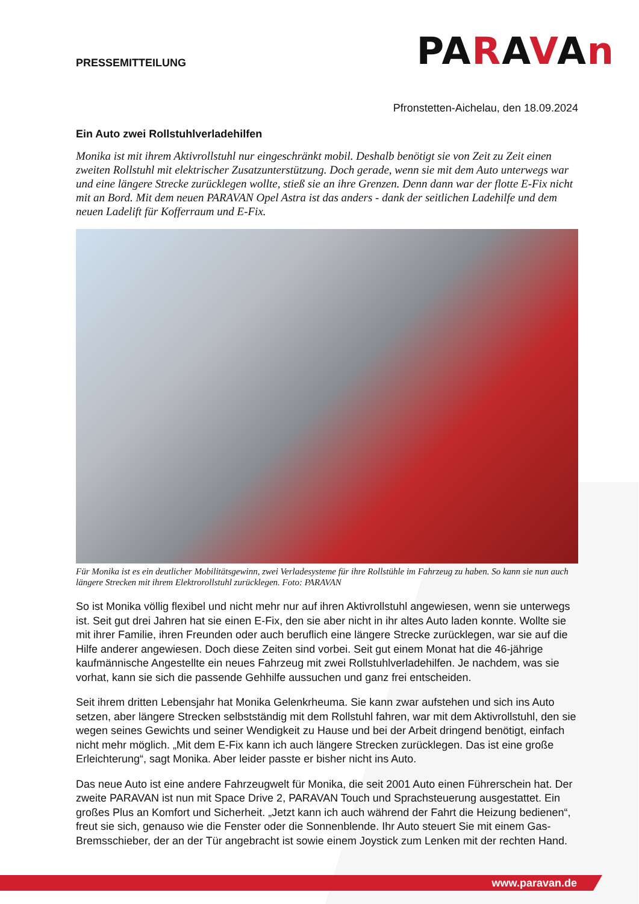PRESSEMITTEILUNG
PARAVAn
Pfronstetten-Aichelau, den 18.09.2024
Ein Auto zwei Rollstuhlverladehilfen
Monika ist mit ihrem Aktivrollstuhl nur eingeschränkt mobil. Deshalb benötigt sie von Zeit zu Zeit einen zweiten Rollstuhl mit elektrischer Zusatzunterstützung. Doch gerade, wenn sie mit dem Auto unterwegs war und eine längere Strecke zurücklegen wollte, stieß sie an ihre Grenzen. Denn dann war der flotte E-Fix nicht mit an Bord. Mit dem neuen PARAVAN Opel Astra ist das anders - dank der seitlichen Ladehilfe und dem neuen Ladelift für Kofferraum und E-Fix.
Für Monika ist es ein deutlicher Mobilitätsgewinn, zwei Verladesysteme für ihre Rollstühle im Fahrzeug zu haben. So kann sie nun auch längere Strecken mit ihrem Elektrorollstuhl zurücklegen. Foto: PARAVAN
So ist Monika völlig flexibel und nicht mehr nur auf ihren Aktivrollstuhl angewiesen, wenn sie unterwegs ist. Seit gut drei Jahren hat sie einen E-Fix, den sie aber nicht in ihr altes Auto laden konnte. Wollte sie mit ihrer Familie, ihren Freunden oder auch beruflich eine längere Strecke zurücklegen, war sie auf die Hilfe anderer angewiesen. Doch diese Zeiten sind vorbei. Seit gut einem Monat hat die 46-jährige kaufmännische Angestellte ein neues Fahrzeug mit zwei Rollstuhlverladehilfen. Je nachdem, was sie vorhat, kann sie sich die passende Gehhilfe aussuchen und ganz frei entscheiden.
Seit ihrem dritten Lebensjahr hat Monika Gelenkrheuma. Sie kann zwar aufstehen und sich ins Auto setzen, aber längere Strecken selbstständig mit dem Rollstuhl fahren, war mit dem Aktivrollstuhl, den sie wegen seines Gewichts und seiner Wendigkeit zu Hause und bei der Arbeit dringend benötigt, einfach nicht mehr möglich. „Mit dem E-Fix kann ich auch längere Strecken zurücklegen. Das ist eine große Erleichterung“, sagt Monika. Aber leider passte er bisher nicht ins Auto.
Das neue Auto ist eine andere Fahrzeugwelt für Monika, die seit 2001 Auto einen Führerschein hat. Der zweite PARAVAN ist nun mit Space Drive 2, PARAVAN Touch und Sprachsteuerung ausgestattet. Ein großes Plus an Komfort und Sicherheit. „Jetzt kann ich auch während der Fahrt die Heizung bedienen“, freut sie sich, genauso wie die Fenster oder die Sonnenblende. Ihr Auto steuert Sie mit einem Gas-Bremsschieber, der an der Tür angebracht ist sowie einem Joystick zum Lenken mit der rechten Hand.
www.paravan.de